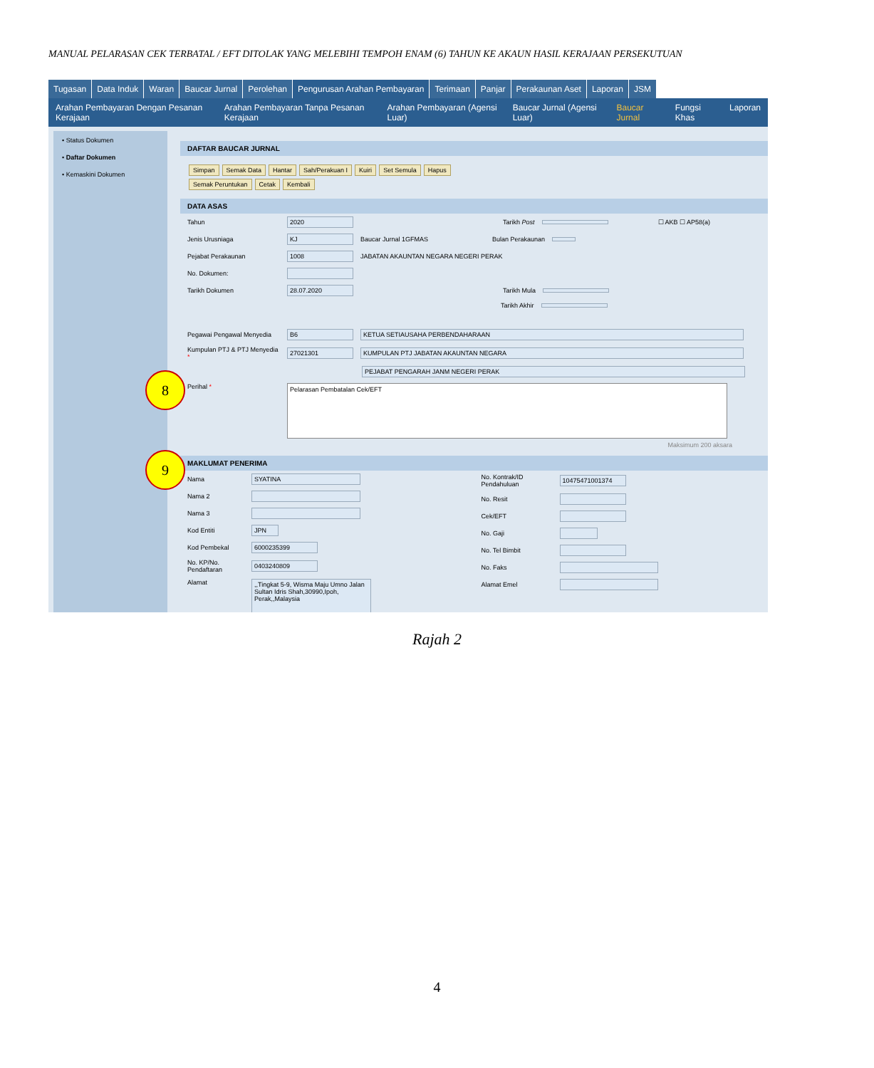MANUAL PELARASAN CEK TERBATAL / EFT DITOLAK YANG MELEBIHI TEMPOH ENAM (6) TAHUN KE AKAUN HASIL KERAJAAN PERSEKUTUAN
Tugasan Data Induk Waran Baucar Jurnal Perolehan Pengurusan Arahan Pembayaran Terimaan Panjar Perakaunan Aset Laporan JSM
Arahan Pembayaran Dengan Pesanan Kerajaan Arahan Pembayaran Tanpa Pesanan Kerajaan Arahan Pembayaran (Agensi Luar) Baucar Jurnal (Agensi Luar) Baucar Jurnal Fungsi Khas Laporan
• Status Dokumen
• Daftar Dokumen
• Kemaskini Dokumen
DAFTAR BAUCAR JURNAL
Simpan Semak Data Hantar Sah/Perakuan I Kuiri Set Semula Hapus
Semak Peruntukan Cetak Kembali
DATA ASAS
Tahun 2020 Tarikh Post ☐ AKB ☐ AP58(a)
Jenis Urusniaga KJ Baucar Jurnal 1GFMAS Bulan Perakaunan
Pejabat Perakaunan 1008 JABATAN AKAUNTAN NEGARA NEGERI PERAK
No. Dokumen:
Tarikh Dokumen 28.07.2020 Tarikh Mula
Tarikh Akhir
Pegawai Pengawal Menyedia B6 KETUA SETIAUSAHA PERBENDAHARAAN
Kumpulan PTJ & PTJ Menyedia * 27021301 KUMPULAN PTJ JABATAN AKAUNTAN NEGARA
PEJABAT PENGARAH JANM NEGERI PERAK
Perihal * Pelarasan Pembatalan Cek/EFT
Maksimum 200 aksara
MAKLUMAT PENERIMA
Nama SYATINA
Nama 2
Nama 3
Kod Entiti JPN
Kod Pembekal 6000235399
No. KP/No. Pendaftaran 0403240809
Alamat,,Tingkat 5-9, Wisma Maju Umno Jalan Sultan Idris Shah,30990,Ipoh, Perak,,Malaysia
No. Kontrak/ID Pendahuluan 10475471001374
No. Resit
Cek/EFT
No. Gaji
No. Tel Bimbit
No. Faks
Alamat Emel
8
9
Rajah 2
4